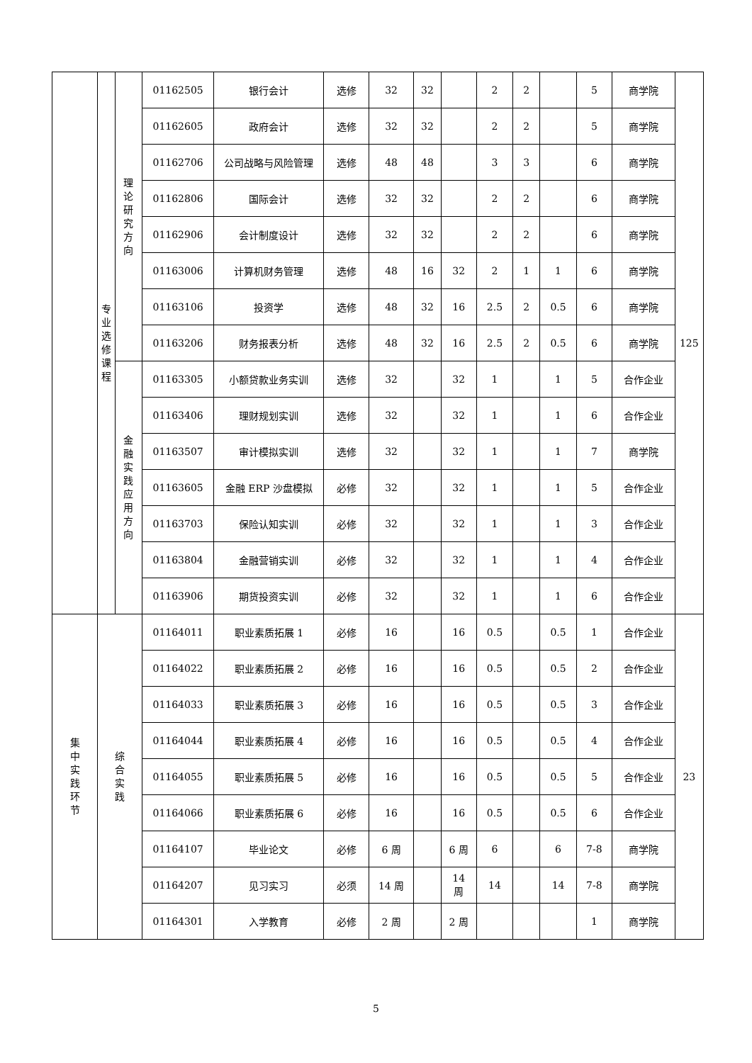| | 专业选修课程 | 理论研究方向 | 01162505 | 银行会计 | 选修 | 32 | 32 | | 2 | 2 | | 5 | 商学院 | 125 |
| | | | 01162605 | 政府会计 | 选修 | 32 | 32 | | 2 | 2 | | 5 | 商学院 | |
| | | | 01162706 | 公司战略与风险管理 | 选修 | 48 | 48 | | 3 | 3 | | 6 | 商学院 | |
| | | | 01162806 | 国际会计 | 选修 | 32 | 32 | | 2 | 2 | | 6 | 商学院 | |
| | | | 01162906 | 会计制度设计 | 选修 | 32 | 32 | | 2 | 2 | | 6 | 商学院 | |
| | | | 01163006 | 计算机财务管理 | 选修 | 48 | 16 | 32 | 2 | 1 | 1 | 6 | 商学院 | |
| | | | 01163106 | 投资学 | 选修 | 48 | 32 | 16 | 2.5 | 2 | 0.5 | 6 | 商学院 | |
| | | | 01163206 | 财务报表分析 | 选修 | 48 | 32 | 16 | 2.5 | 2 | 0.5 | 6 | 商学院 | |
| | | 金融实践应用方向 | 01163305 | 小额贷款业务实训 | 选修 | 32 | | 32 | 1 | | 1 | 5 | 合作企业 | |
| | | | 01163406 | 理财规划实训 | 选修 | 32 | | 32 | 1 | | 1 | 6 | 合作企业 | |
| | | | 01163507 | 审计模拟实训 | 选修 | 32 | | 32 | 1 | | 1 | 7 | 商学院 | |
| | | | 01163605 | 金融 ERP 沙盘模拟 | 必修 | 32 | | 32 | 1 | | 1 | 5 | 合作企业 | |
| | | | 01163703 | 保险认知实训 | 必修 | 32 | | 32 | 1 | | 1 | 3 | 合作企业 | |
| | | | 01163804 | 金融营销实训 | 必修 | 32 | | 32 | 1 | | 1 | 4 | 合作企业 | |
| | | | 01163906 | 期货投资实训 | 必修 | 32 | | 32 | 1 | | 1 | 6 | 合作企业 | |
| 集中实践环节 | 综合实践 | | 01164011 | 职业素质拓展 1 | 必修 | 16 | | 16 | 0.5 | | 0.5 | 1 | 合作企业 | 23 |
| | | | 01164022 | 职业素质拓展 2 | 必修 | 16 | | 16 | 0.5 | | 0.5 | 2 | 合作企业 | |
| | | | 01164033 | 职业素质拓展 3 | 必修 | 16 | | 16 | 0.5 | | 0.5 | 3 | 合作企业 | |
| | | | 01164044 | 职业素质拓展 4 | 必修 | 16 | | 16 | 0.5 | | 0.5 | 4 | 合作企业 | |
| | | | 01164055 | 职业素质拓展 5 | 必修 | 16 | | 16 | 0.5 | | 0.5 | 5 | 合作企业 | |
| | | | 01164066 | 职业素质拓展 6 | 必修 | 16 | | 16 | 0.5 | | 0.5 | 6 | 合作企业 | |
| | | | 01164107 | 毕业论文 | 必修 | 6 周 | | 6 周 | 6 | | 6 | 7-8 | 商学院 | |
| | | | 01164207 | 见习实习 | 必须 | 14 周 | | 14 周 | 14 | | 14 | 7-8 | 商学院 | |
| | | | 01164301 | 入学教育 | 必修 | 2 周 | | 2 周 | | | | 1 | 商学院 | |
5